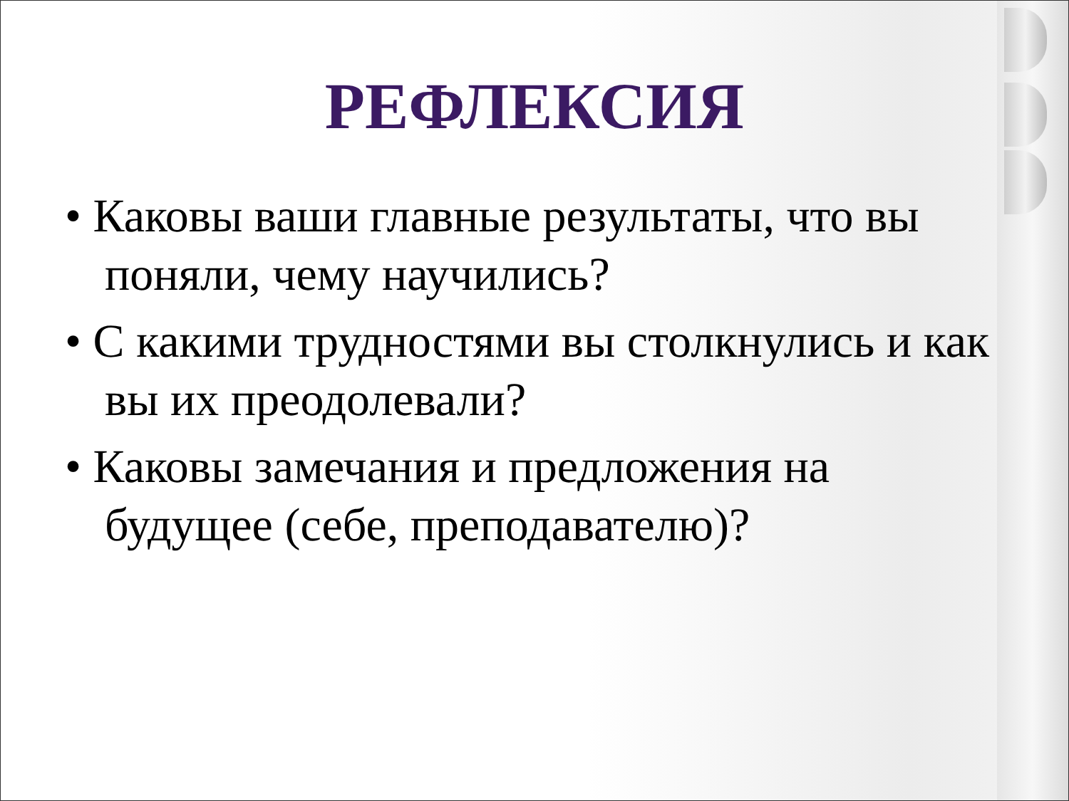РЕФЛЕКСИЯ
• Каковы ваши главные результаты, что вы поняли, чему научились?
• С какими трудностями вы столкнулись и как вы их преодолевали?
• Каковы замечания и предложения на будущее (себе, преподавателю)?